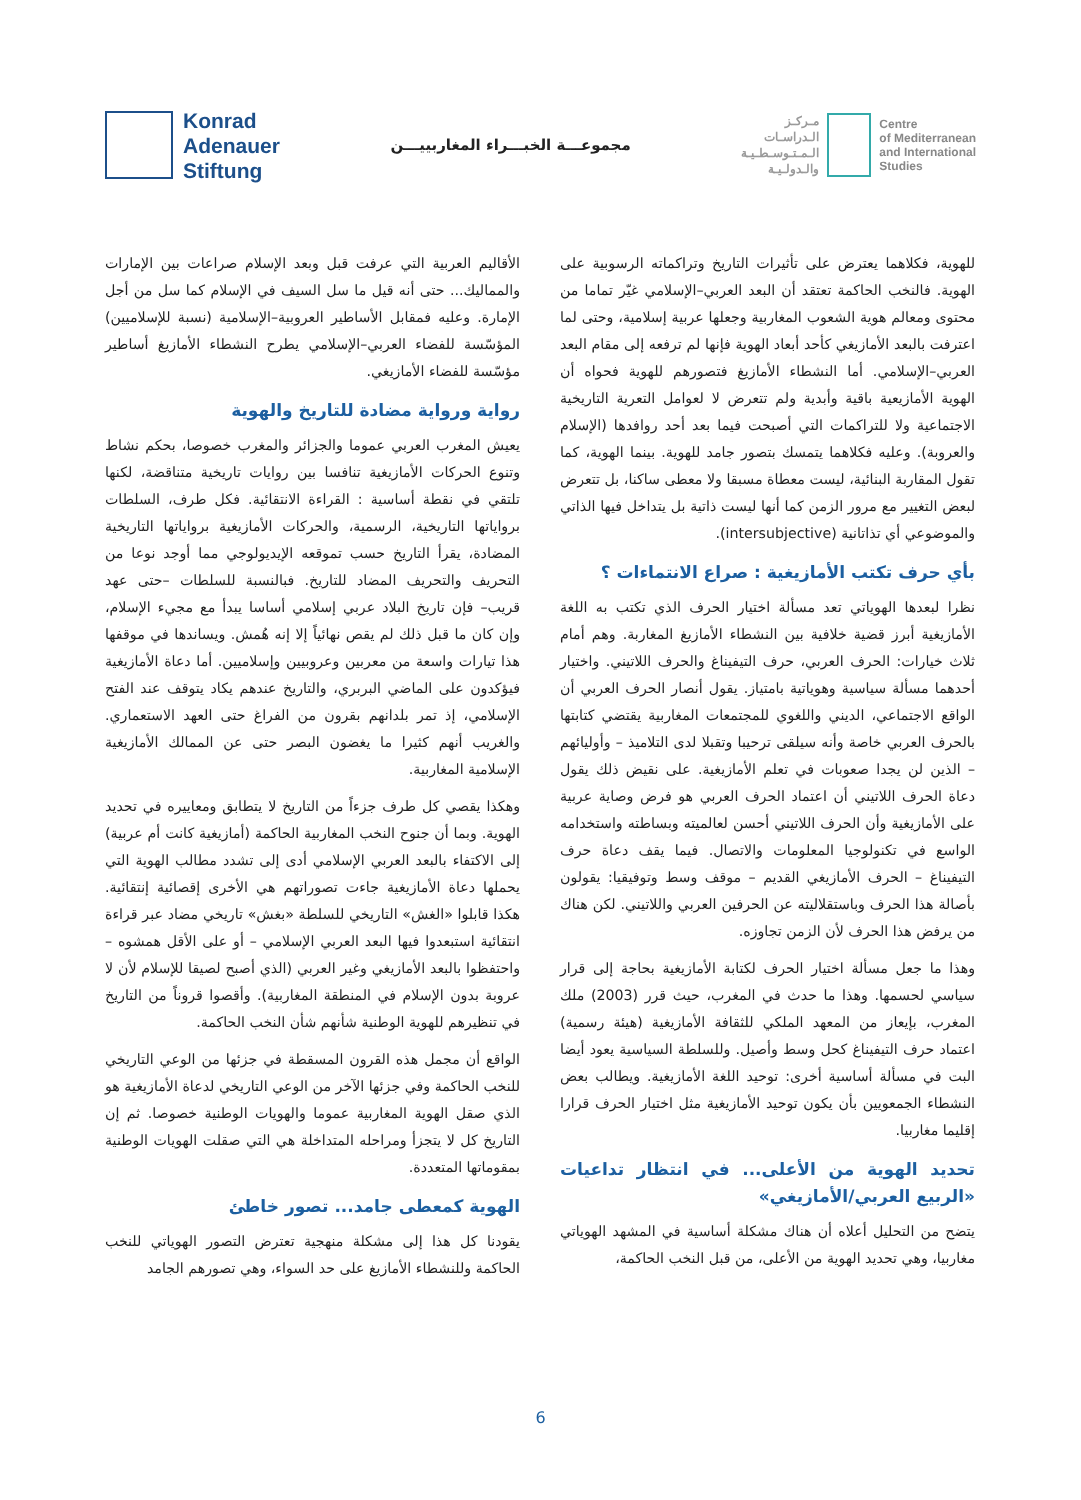Konrad
Adenauer
Stiftung
مجموعـــة الخبـــراء المغاربييـــن
مـركـز
الـدراسـات
الـمـتـوسـطـيـة
والـدولـيـة
Centre
of Mediterranean
and International
Studies
الأقاليم العربية التي عرفت قبل وبعد الإسلام صراعات بين الإمارات والمماليك... حتى أنه قيل ما سل السيف في الإسلام كما سل من أجل الإمارة. وعليه فمقابل الأساطير العروبية–الإسلامية (نسبة للإسلاميين) المؤسّسة للفضاء العربي–الإسلامي يطرح النشطاء الأمازيغ أساطير مؤسّسة للفضاء الأمازيغي.
رواية ورواية مضادة للتاريخ والهوية
يعيش المغرب العربي عموما والجزائر والمغرب خصوصا، بحكم نشاط وتنوع الحركات الأمازيغية تنافسا بين روايات تاريخية متناقضة، لكنها تلتقي في نقطة أساسية : القراءة الانتقائية. فكل طرف، السلطات برواياتها التاريخية، الرسمية، والحركات الأمازيغية برواياتها التاريخية المضادة، يقرأ التاريخ حسب تموقعه الإيديولوجي مما أوجد نوعا من التحريف والتحريف المضاد للتاريخ. فبالنسبة للسلطات –حتى عهد قريب– فإن تاريخ البلاد عربي إسلامي أساسا يبدأ مع مجيء الإسلام، وإن كان ما قبل ذلك لم يقص نهائياً إلا إنه هُمش. ويساندها في موقفها هذا تيارات واسعة من معربين وعروبيين وإسلاميين. أما دعاة الأمازيغية فيؤكدون على الماضي البربري، والتاريخ عندهم يكاد يتوقف عند الفتح الإسلامي، إذ تمر بلدانهم بقرون من الفراغ حتى العهد الاستعماري. والغريب أنهم كثيرا ما يغضون البصر حتى عن الممالك الأمازيغية الإسلامية المغاربية.
وهكذا يقصي كل طرف جزءاً من التاريخ لا يتطابق ومعاييره في تحديد الهوية. وبما أن جنوح النخب المغاربية الحاكمة (أمازيغية كانت أم عربية) إلى الاكتفاء بالبعد العربي الإسلامي أدى إلى تشدد مطالب الهوية التي يحملها دعاة الأمازيغية جاءت تصوراتهم هي الأخرى إقصائية إنتقائية. هكذا قابلوا «الغش» التاريخي للسلطة «بغش» تاريخي مضاد عبر قراءة انتقائية استبعدوا فيها البعد العربي الإسلامي – أو على الأقل همشوه – واحتفظوا بالبعد الأمازيغي وغير العربي (الذي أصبح لصيقا للإسلام لأن لا عروبة بدون الإسلام في المنطقة المغاربية). وأقصوا قروناً من التاريخ في تنظيرهم للهوية الوطنية شأنهم شأن النخب الحاكمة.
الواقع أن مجمل هذه القرون المسقطة في جزئها من الوعي التاريخي للنخب الحاكمة وفي جزئها الآخر من الوعي التاريخي لدعاة الأمازيغية هو الذي صقل الهوية المغاربية عموما والهويات الوطنية خصوصا. ثم إن التاريخ كل لا يتجزأ ومراحله المتداخلة هي التي صقلت الهويات الوطنية بمقوماتها المتعددة.
الهوية كمعطى جامد... تصور خاطئ
يقودنا كل هذا إلى مشكلة منهجية تعترض التصور الهوياتي للنخب الحاكمة وللنشطاء الأمازيغ على حد السواء، وهي تصورهم الجامد
للهوية، فكلاهما يعترض على تأثيرات التاريخ وتراكماته الرسوبية على الهوية. فالنخب الحاكمة تعتقد أن البعد العربي–الإسلامي غيّر تماما من محتوى ومعالم هوية الشعوب المغاربية وجعلها عربية إسلامية، وحتى لما اعترفت بالبعد الأمازيغي كأحد أبعاد الهوية فإنها لم ترفعه إلى مقام البعد العربي–الإسلامي. أما النشطاء الأمازيغ فتصورهم للهوية فحواه أن الهوية الأمازيعية باقية وأبدية ولم تتعرض لا لعوامل التعرية التاريخية الاجتماعية ولا للتراكمات التي أصبحت فيما بعد أحد روافدها (الإسلام والعروبة). وعليه فكلاهما يتمسك بتصور جامد للهوية. بينما الهوية، كما تقول المقاربة البنائية، ليست معطاة مسبقا ولا معطى ساكنا، بل تتعرض لبعض التغيير مع مرور الزمن كما أنها ليست ذاتية بل يتداخل فيها الذاتي والموضوعي أي تذاتانية (intersubjective).
بأي حرف تكتب الأمازيغية : صراع الانتماءات ؟
نظرا لبعدها الهوياتي تعد مسألة اختيار الحرف الذي تكتب به اللغة الأمازيغية أبرز قضية خلافية بين النشطاء الأمازيغ المغاربة. وهم أمام ثلاث خيارات: الحرف العربي، حرف التيفيناغ والحرف اللاتيني. واختيار أحدهما مسألة سياسية وهوياتية بامتياز. يقول أنصار الحرف العربي أن الواقع الاجتماعي، الديني واللغوي للمجتمعات المغاربية يقتضي كتابتها بالحرف العربي خاصة وأنه سيلقى ترحيبا وتقبلا لدى التلاميذ – وأوليائهم – الذين لن يجدا صعوبات في تعلم الأمازيغية. على نقيض ذلك يقول دعاة الحرف اللاتيني أن اعتماد الحرف العربي هو فرض وصاية عربية على الأمازيغية وأن الحرف اللاتيني أحسن لعالميته وبساطته واستخدامه الواسع في تكنولوجيا المعلومات والاتصال. فيما يقف دعاة حرف التيفيناغ – الحرف الأمازيغي القديم – موقف وسط وتوفيقيا: يقولون بأصالة هذا الحرف وباستقلاليته عن الحرفين العربي واللاتيني. لكن هناك من يرفض هذا الحرف لأن الزمن تجاوزه.
وهذا ما جعل مسألة اختيار الحرف لكتابة الأمازيغية بحاجة إلى قرار سياسي لحسمها. وهذا ما حدث في المغرب، حيث قرر (2003) ملك المغرب، بإيعاز من المعهد الملكي للثقافة الأمازيغية (هيئة رسمية) اعتماد حرف التيفيناغ كحل وسط وأصيل. وللسلطة السياسية يعود أيضا البت في مسألة أساسية أخرى: توحيد اللغة الأمازيغية. ويطالب بعض النشطاء الجمعويين بأن يكون توحيد الأمازيغية مثل اختيار الحرف قرارا إقليما مغاربيا.
تحديد الهوية من الأعلى... في انتظار تداعيات «الربيع العربي/الأمازيغي»
يتضح من التحليل أعلاه أن هناك مشكلة أساسية في المشهد الهوياتي مغاربيا، وهي تحديد الهوية من الأعلى، من قبل النخب الحاكمة،
6